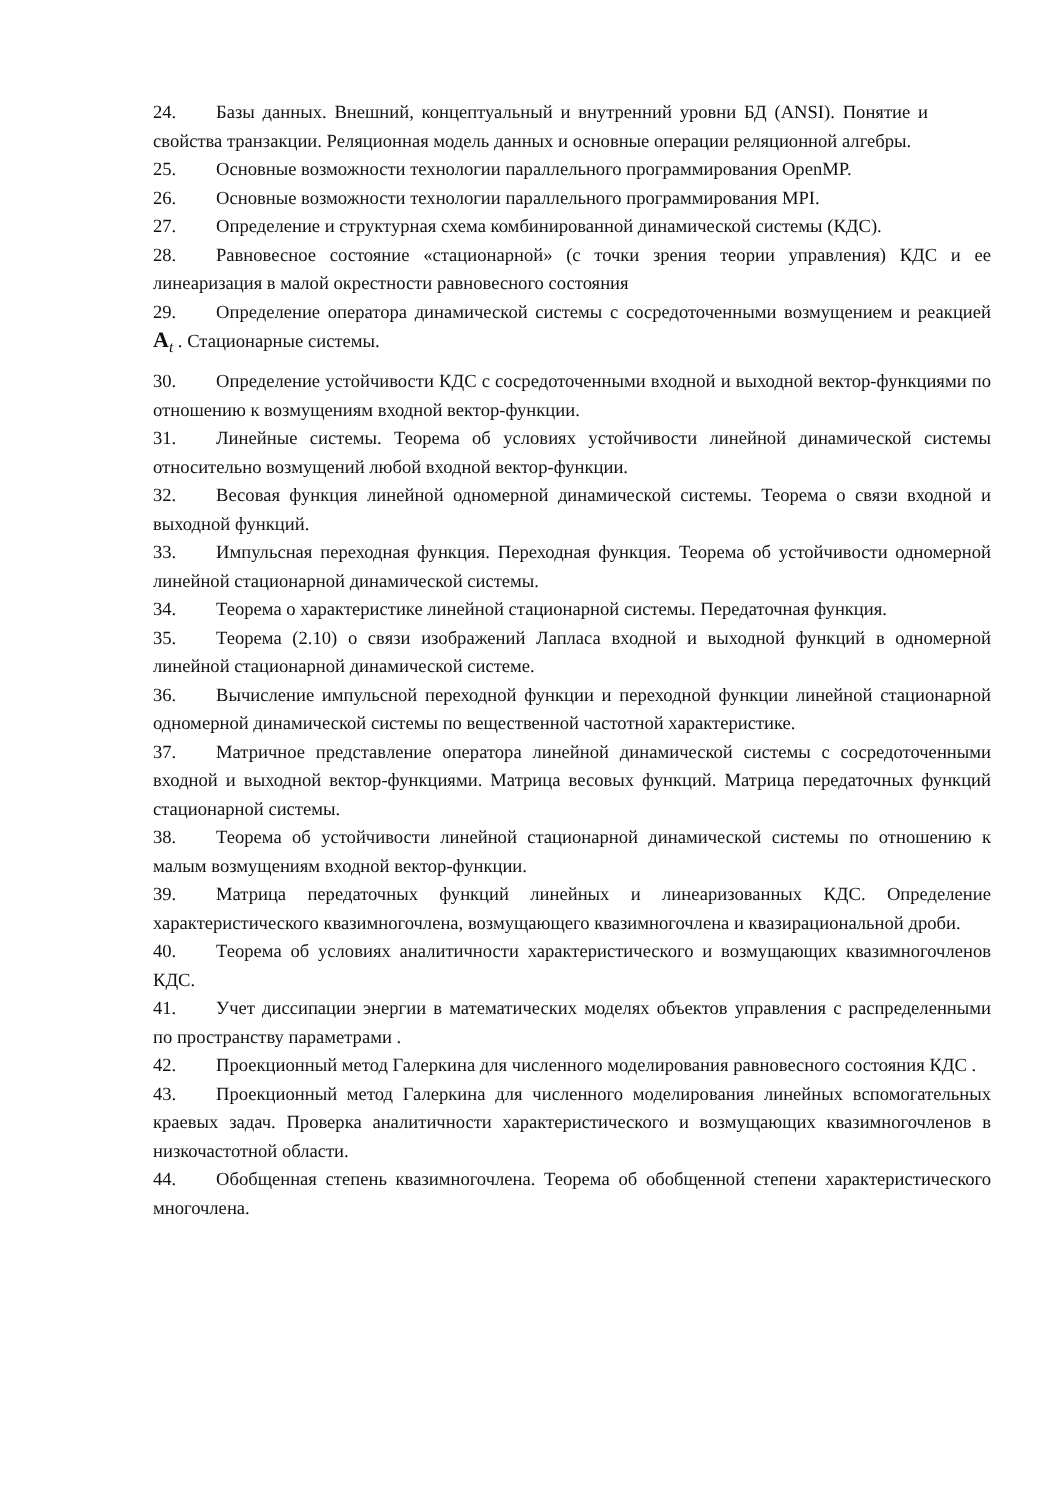24. Базы данных. Внешний, концептуальный и внутренний уровни БД (ANSI). Понятие и свойства транзакции. Реляционная модель данных и основные операции реляционной алгебры.
25. Основные возможности технологии параллельного программирования OpenMP.
26. Основные возможности технологии параллельного программирования MPI.
27. Определение и структурная схема комбинированной динамической системы (КДС).
28. Равновесное состояние «стационарной» (с точки зрения теории управления) КДС и ее линеаризация в малой окрестности равновесного состояния
29. Определение оператора динамической системы с сосредоточенными возмущением и реакцией A<sub>t</sub> . Стационарные системы.
30. Определение устойчивости КДС с сосредоточенными входной и выходной вектор-функциями по отношению к возмущениям входной вектор-функции.
31. Линейные системы. Теорема об условиях устойчивости линейной динамической системы относительно возмущений любой входной вектор-функции.
32. Весовая функция линейной одномерной динамической системы. Теорема о связи входной и выходной функций.
33. Импульсная переходная функция. Переходная функция. Теорема об устойчивости одномерной линейной стационарной динамической системы.
34. Теорема о характеристике линейной стационарной системы. Передаточная функция.
35. Теорема (2.10) о связи изображений Лапласа входной и выходной функций в одномерной линейной стационарной динамической системе.
36. Вычисление импульсной переходной функции и переходной функции линейной стационарной одномерной динамической системы по вещественной частотной характеристике.
37. Матричное представление оператора линейной динамической системы с сосредоточенными входной и выходной вектор-функциями. Матрица весовых функций. Матрица передаточных функций стационарной системы.
38. Теорема об устойчивости линейной стационарной динамической системы по отношению к малым возмущениям входной вектор-функции.
39. Матрица передаточных функций линейных и линеаризованных КДС. Определение характеристического квазимногочлена, возмущающего квазимногочлена и квазирациональной дроби.
40. Теорема об условиях аналитичности характеристического и возмущающих квазимногочленов КДС.
41. Учет диссипации энергии в математических моделях объектов управления с распределенными по пространству параметрами .
42. Проекционный метод Галеркина для численного моделирования равновесного состояния КДС .
43. Проекционный метод Галеркина для численного моделирования линейных вспомогательных краевых задач. Проверка аналитичности характеристического и возмущающих квазимногочленов в низкочастотной области.
44. Обобщенная степень квазимногочлена. Теорема об обобщенной степени характеристического многочлена.